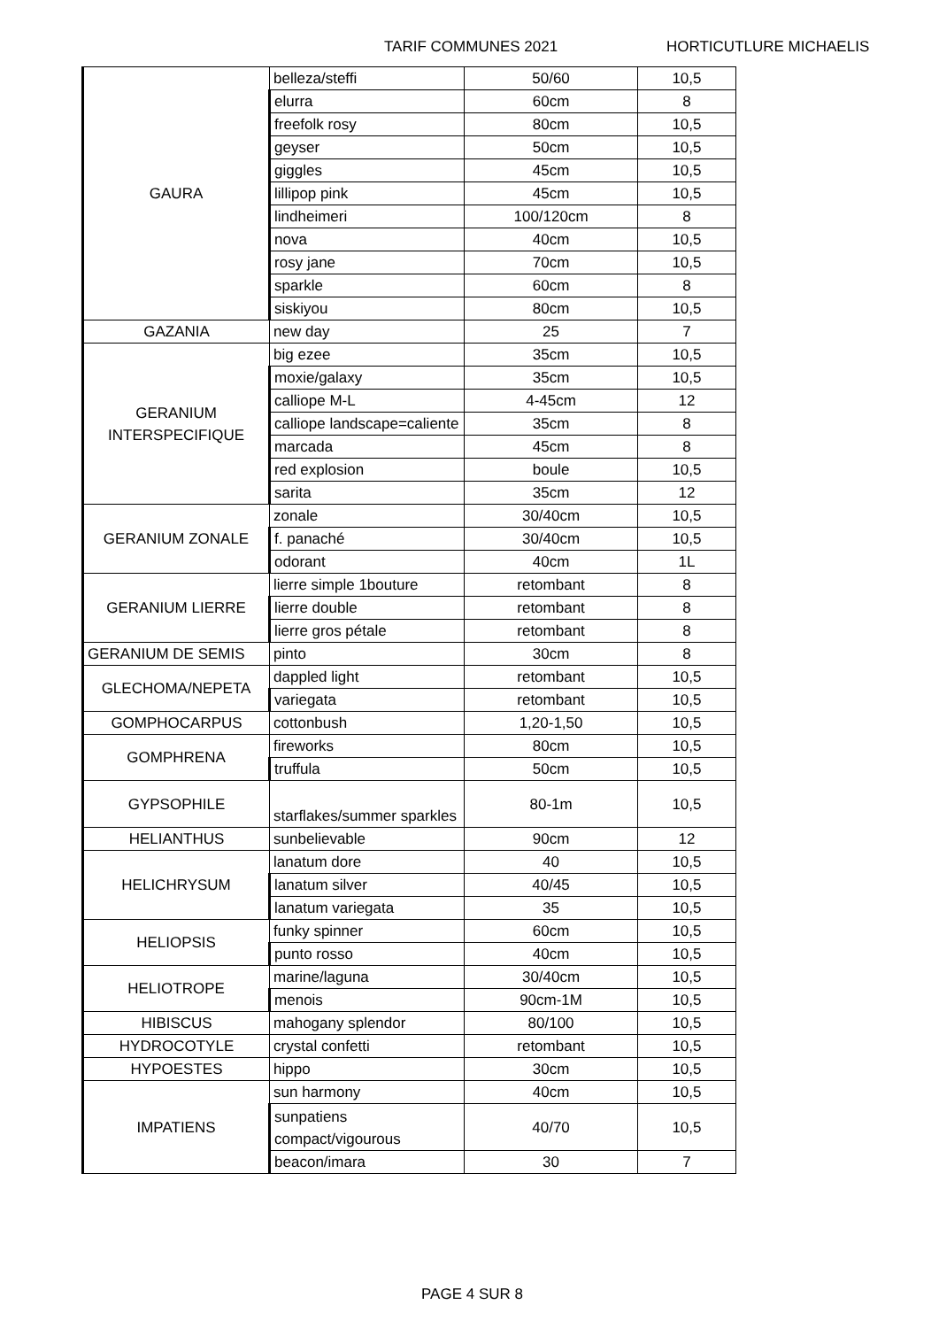TARIF COMMUNES 2021 HORTICUTLURE MICHAELIS
| GAURA | belleza/steffi | 50/60 | 10,5 |
| | elurra | 60cm | 8 |
| | freefolk rosy | 80cm | 10,5 |
| | geyser | 50cm | 10,5 |
| | giggles | 45cm | 10,5 |
| | lillipop pink | 45cm | 10,5 |
| | lindheimeri | 100/120cm | 8 |
| | nova | 40cm | 10,5 |
| | rosy jane | 70cm | 10,5 |
| | sparkle | 60cm | 8 |
| | siskiyou | 80cm | 10,5 |
| GAZANIA | new day | 25 | 7 |
| GERANIUM INTERSPECIFIQUE | big ezee | 35cm | 10,5 |
| | moxie/galaxy | 35cm | 10,5 |
| | calliope M-L | 4-45cm | 12 |
| | calliope landscape=caliente | 35cm | 8 |
| | marcada | 45cm | 8 |
| | red explosion | boule | 10,5 |
| | sarita | 35cm | 12 |
| GERANIUM ZONALE | zonale | 30/40cm | 10,5 |
| | f. panaché | 30/40cm | 10,5 |
| | odorant | 40cm | 1L |
| GERANIUM LIERRE | lierre simple 1bouture | retombant | 8 |
| | lierre double | retombant | 8 |
| | lierre gros pétale | retombant | 8 |
| GERANIUM DE SEMIS | pinto | 30cm | 8 |
| GLECHOMA/NEPETA | dappled light | retombant | 10,5 |
| | variegata | retombant | 10,5 |
| GOMPHOCARPUS | cottonbush | 1,20-1,50 | 10,5 |
| GOMPHRENA | fireworks | 80cm | 10,5 |
| | truffula | 50cm | 10,5 |
| GYPSOPHILE | starflakes/summer sparkles | 80-1m | 10,5 |
| HELIANTHUS | sunbelievable | 90cm | 12 |
| HELICHRYSUM | lanatum dore | 40 | 10,5 |
| | lanatum silver | 40/45 | 10,5 |
| | lanatum variegata | 35 | 10,5 |
| HELIOPSIS | funky spinner | 60cm | 10,5 |
| | punto rosso | 40cm | 10,5 |
| HELIOTROPE | marine/laguna | 30/40cm | 10,5 |
| | menois | 90cm-1M | 10,5 |
| HIBISCUS | mahogany splendor | 80/100 | 10,5 |
| HYDROCOTYLE | crystal confetti | retombant | 10,5 |
| HYPOESTES | hippo | 30cm | 10,5 |
| IMPATIENS | sun harmony | 40cm | 10,5 |
| | sunpatiens compact/vigourous | 40/70 | 10,5 |
| | beacon/imara | 30 | 7 |
PAGE 4 SUR 8